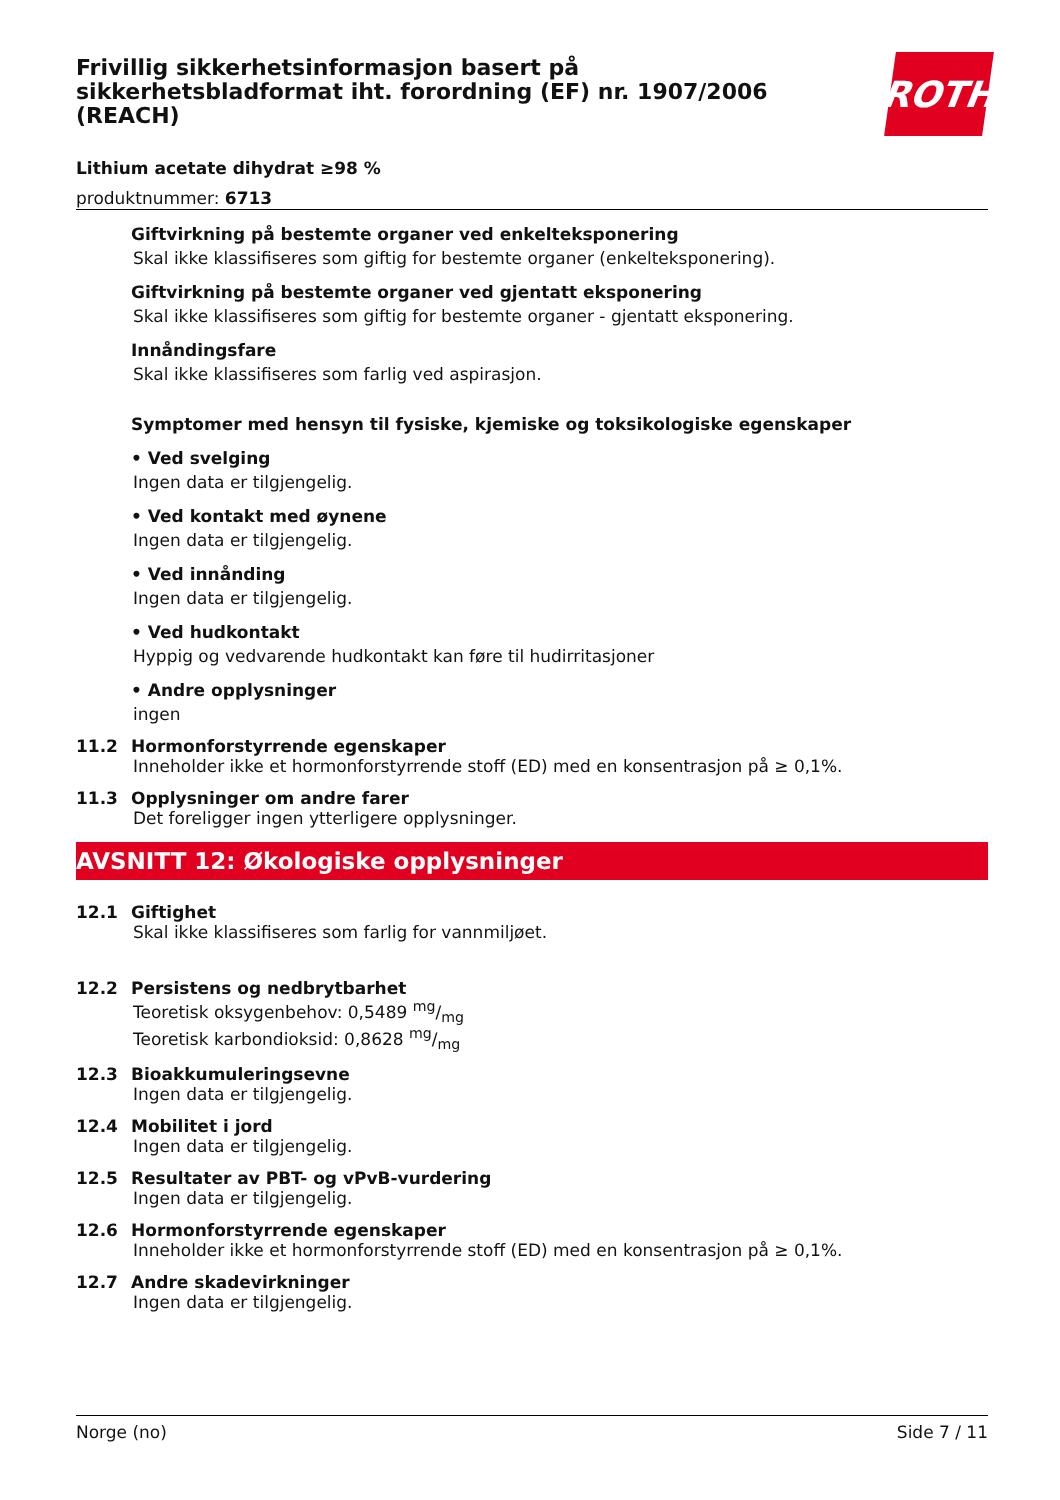Frivillig sikkerhetsinformasjon basert på
sikkerhetsbladformat iht. forordning (EF) nr. 1907/2006
(REACH)
ROTH
Lithium acetate dihydrat ≥98 %
produktnummer: 6713
Giftvirkning på bestemte organer ved enkelteksponering
Skal ikke klassifiseres som giftig for bestemte organer (enkelteksponering).
Giftvirkning på bestemte organer ved gjentatt eksponering
Skal ikke klassifiseres som giftig for bestemte organer - gjentatt eksponering.
Innåndingsfare
Skal ikke klassifiseres som farlig ved aspirasjon.
Symptomer med hensyn til fysiske, kjemiske og toksikologiske egenskaper
• Ved svelging
Ingen data er tilgjengelig.
• Ved kontakt med øynene
Ingen data er tilgjengelig.
• Ved innånding
Ingen data er tilgjengelig.
• Ved hudkontakt
Hyppig og vedvarende hudkontakt kan føre til hudirritasjoner
• Andre opplysninger
ingen
11.2 Hormonforstyrrende egenskaper
Inneholder ikke et hormonforstyrrende stoff (ED) med en konsentrasjon på ≥ 0,1%.
11.3 Opplysninger om andre farer
Det foreligger ingen ytterligere opplysninger.
AVSNITT 12: Økologiske opplysninger
12.1 Giftighet
Skal ikke klassifiseres som farlig for vannmiljøet.
12.2 Persistens og nedbrytbarhet
Teoretisk oksygenbehov: 0,5489 mg/mg
Teoretisk karbondioksid: 0,8628 mg/mg
12.3 Bioakkumuleringsevne
Ingen data er tilgjengelig.
12.4 Mobilitet i jord
Ingen data er tilgjengelig.
12.5 Resultater av PBT- og vPvB-vurdering
Ingen data er tilgjengelig.
12.6 Hormonforstyrrende egenskaper
Inneholder ikke et hormonforstyrrende stoff (ED) med en konsentrasjon på ≥ 0,1%.
12.7 Andre skadevirkninger
Ingen data er tilgjengelig.
Norge (no) Side 7 / 11